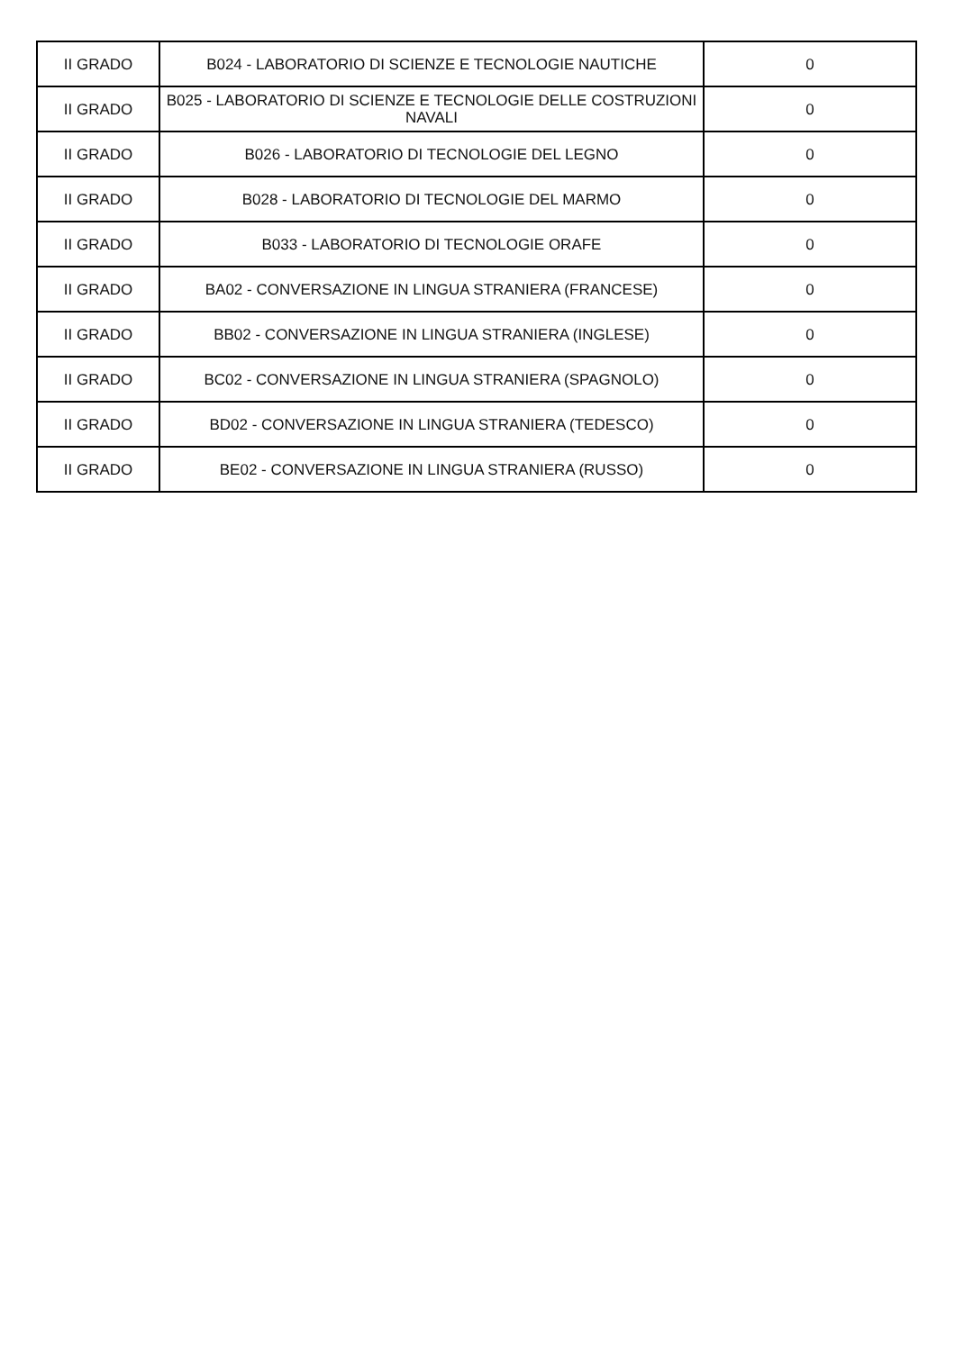| II GRADO | B024 - LABORATORIO DI SCIENZE E TECNOLOGIE NAUTICHE | 0 |
| II GRADO | B025 - LABORATORIO DI SCIENZE E TECNOLOGIE DELLE COSTRUZIONI NAVALI | 0 |
| II GRADO | B026 - LABORATORIO DI TECNOLOGIE DEL LEGNO | 0 |
| II GRADO | B028 - LABORATORIO DI TECNOLOGIE DEL MARMO | 0 |
| II GRADO | B033 - LABORATORIO DI TECNOLOGIE ORAFE | 0 |
| II GRADO | BA02 - CONVERSAZIONE IN LINGUA STRANIERA (FRANCESE) | 0 |
| II GRADO | BB02 - CONVERSAZIONE IN LINGUA STRANIERA (INGLESE) | 0 |
| II GRADO | BC02 - CONVERSAZIONE IN LINGUA STRANIERA (SPAGNOLO) | 0 |
| II GRADO | BD02 - CONVERSAZIONE IN LINGUA STRANIERA (TEDESCO) | 0 |
| II GRADO | BE02 - CONVERSAZIONE IN LINGUA STRANIERA (RUSSO) | 0 |